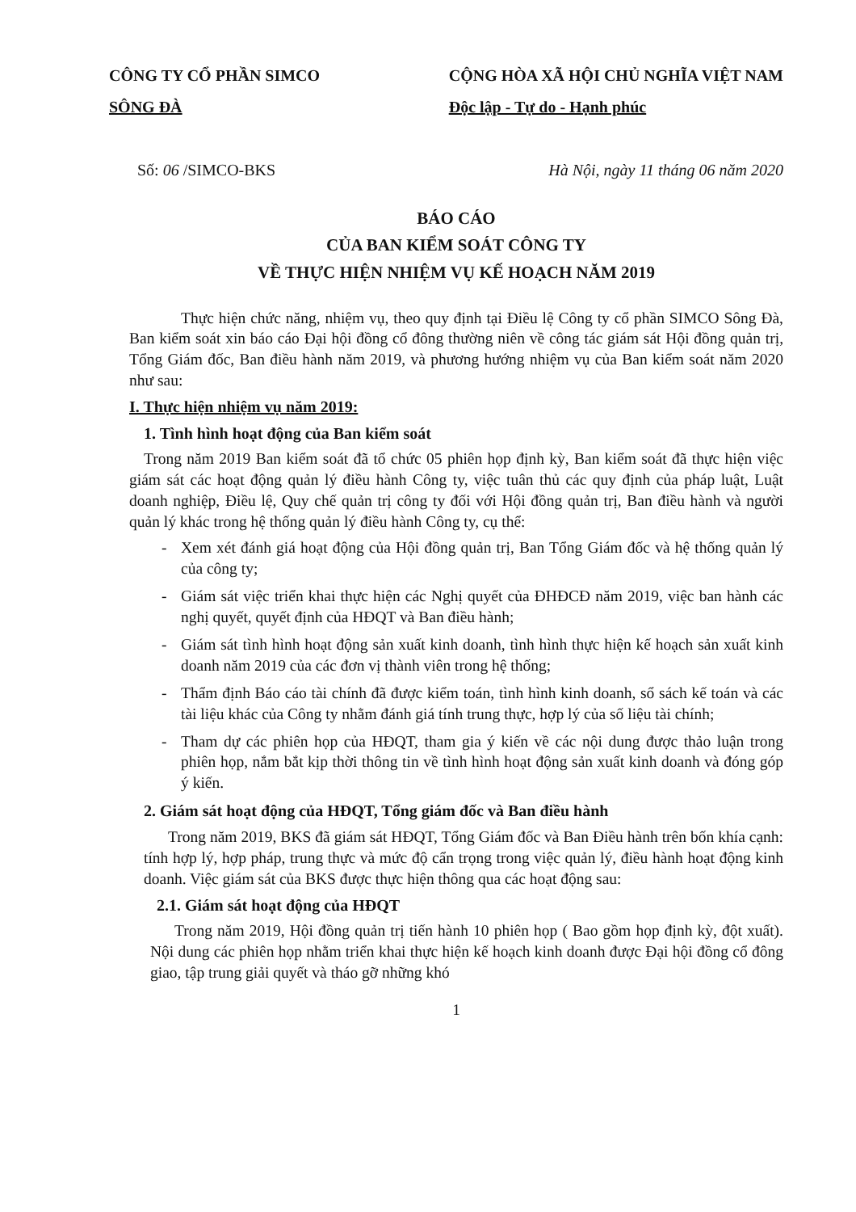CÔNG TY CỔ PHẦN SIMCO
SÔNG ĐÀ
CỘNG HÒA XÃ HỘI CHỦ NGHĨA VIỆT NAM
Độc lập - Tự do - Hạnh phúc
Số: 06 /SIMCO-BKS Hà Nội, ngày 11 tháng 06 năm 2020
BÁO CÁO
CỦA BAN KIỂM SOÁT CÔNG TY
VỀ THỰC HIỆN NHIỆM VỤ KẾ HOẠCH NĂM 2019
Thực hiện chức năng, nhiệm vụ, theo quy định tại Điều lệ Công ty cổ phần SIMCO Sông Đà, Ban kiểm soát xin báo cáo Đại hội đồng cổ đông thường niên về công tác giám sát Hội đồng quản trị, Tổng Giám đốc, Ban điều hành năm 2019, và phương hướng nhiệm vụ của Ban kiểm soát năm 2020 như sau:
I. Thực hiện nhiệm vụ năm 2019:
1. Tình hình hoạt động của Ban kiểm soát
Trong năm 2019 Ban kiểm soát đã tổ chức 05 phiên họp định kỳ, Ban kiểm soát đã thực hiện việc giám sát các hoạt động quản lý điều hành Công ty, việc tuân thủ các quy định của pháp luật, Luật doanh nghiệp, Điều lệ, Quy chế quản trị công ty đối với Hội đồng quản trị, Ban điều hành và người quản lý khác trong hệ thống quản lý điều hành Công ty, cụ thể:
- Xem xét đánh giá hoạt động của Hội đồng quản trị, Ban Tổng Giám đốc và hệ thống quản lý của công ty;
- Giám sát việc triển khai thực hiện các Nghị quyết của ĐHĐCĐ năm 2019, việc ban hành các nghị quyết, quyết định của HĐQT và Ban điều hành;
- Giám sát tình hình hoạt động sản xuất kinh doanh, tình hình thực hiện kế hoạch sản xuất kinh doanh năm 2019 của các đơn vị thành viên trong hệ thống;
- Thẩm định Báo cáo tài chính đã được kiểm toán, tình hình kinh doanh, sổ sách kế toán và các tài liệu khác của Công ty nhằm đánh giá tính trung thực, hợp lý của số liệu tài chính;
- Tham dự các phiên họp của HĐQT, tham gia ý kiến về các nội dung được thảo luận trong phiên họp, nắm bắt kịp thời thông tin về tình hình hoạt động sản xuất kinh doanh và đóng góp ý kiến.
2. Giám sát hoạt động của HĐQT, Tổng giám đốc và Ban điều hành
Trong năm 2019, BKS đã giám sát HĐQT, Tổng Giám đốc và Ban Điều hành trên bốn khía cạnh: tính hợp lý, hợp pháp, trung thực và mức độ cẩn trọng trong việc quản lý, điều hành hoạt động kinh doanh. Việc giám sát của BKS được thực hiện thông qua các hoạt động sau:
2.1. Giám sát hoạt động của HĐQT
Trong năm 2019, Hội đồng quản trị tiến hành 10 phiên họp ( Bao gồm họp định kỳ, đột xuất). Nội dung các phiên họp nhằm triển khai thực hiện kế hoạch kinh doanh được Đại hội đồng cổ đông giao, tập trung giải quyết và tháo gỡ những khó
1